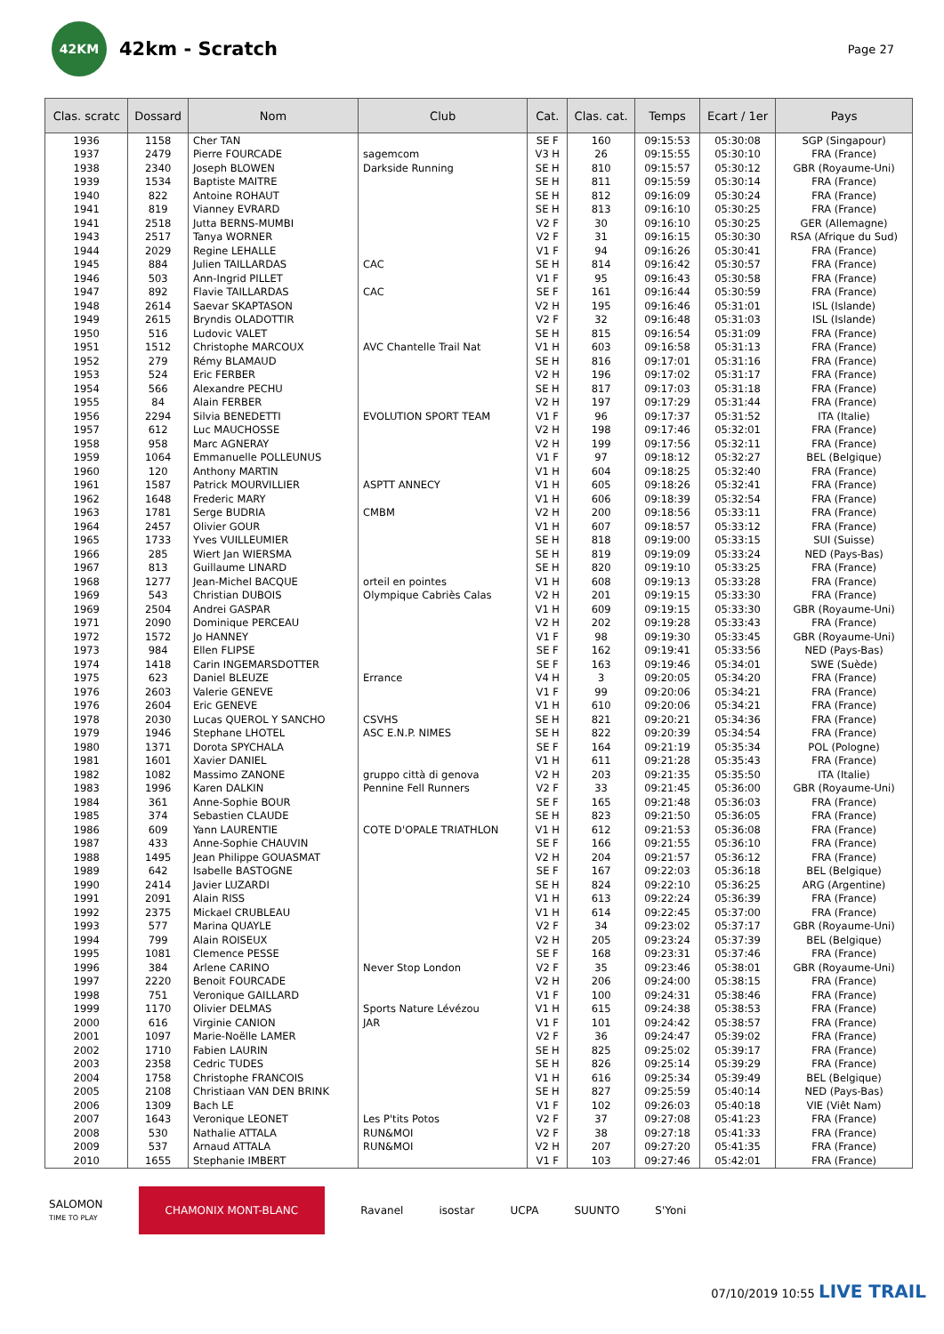42KM
42km - Scratch
Page 27
| Clas. scratc | Dossard | Nom | Club | Cat. | Clas. cat. | Temps | Ecart / 1er | Pays |
| --- | --- | --- | --- | --- | --- | --- | --- | --- |
| 1936 | 1158 | Cher TAN | | SE F | 160 | 09:15:53 | 05:30:08 | SGP (Singapour) |
| 1937 | 2479 | Pierre FOURCADE | sagemcom | V3 H | 26 | 09:15:55 | 05:30:10 | FRA (France) |
| 1938 | 2340 | Joseph BLOWEN | Darkside Running | SE H | 810 | 09:15:57 | 05:30:12 | GBR (Royaume-Uni) |
| 1939 | 1534 | Baptiste MAITRE | | SE H | 811 | 09:15:59 | 05:30:14 | FRA (France) |
| 1940 | 822 | Antoine ROHAUT | | SE H | 812 | 09:16:09 | 05:30:24 | FRA (France) |
| 1941 | 819 | Vianney EVRARD | | SE H | 813 | 09:16:10 | 05:30:25 | FRA (France) |
| 1941 | 2518 | Jutta BERNS-MUMBI | | V2 F | 30 | 09:16:10 | 05:30:25 | GER (Allemagne) |
| 1943 | 2517 | Tanya WORNER | | V2 F | 31 | 09:16:15 | 05:30:30 | RSA (Afrique du Sud) |
| 1944 | 2029 | Regine LEHALLE | | V1 F | 94 | 09:16:26 | 05:30:41 | FRA (France) |
| 1945 | 884 | Julien TAILLARDAS | CAC | SE H | 814 | 09:16:42 | 05:30:57 | FRA (France) |
| 1946 | 503 | Ann-Ingrid PILLET | | V1 F | 95 | 09:16:43 | 05:30:58 | FRA (France) |
| 1947 | 892 | Flavie TAILLARDAS | CAC | SE F | 161 | 09:16:44 | 05:30:59 | FRA (France) |
| 1948 | 2614 | Saevar SKAPTASON | | V2 H | 195 | 09:16:46 | 05:31:01 | ISL (Islande) |
| 1949 | 2615 | Bryndis OLADOTTIR | | V2 F | 32 | 09:16:48 | 05:31:03 | ISL (Islande) |
| 1950 | 516 | Ludovic VALET | | SE H | 815 | 09:16:54 | 05:31:09 | FRA (France) |
| 1951 | 1512 | Christophe MARCOUX | AVC Chantelle Trail Nat | V1 H | 603 | 09:16:58 | 05:31:13 | FRA (France) |
| 1952 | 279 | Rémy BLAMAUD | | SE H | 816 | 09:17:01 | 05:31:16 | FRA (France) |
| 1953 | 524 | Eric FERBER | | V2 H | 196 | 09:17:02 | 05:31:17 | FRA (France) |
| 1954 | 566 | Alexandre PECHU | | SE H | 817 | 09:17:03 | 05:31:18 | FRA (France) |
| 1955 | 84 | Alain FERBER | | V2 H | 197 | 09:17:29 | 05:31:44 | FRA (France) |
| 1956 | 2294 | Silvia BENEDETTI | EVOLUTION SPORT TEAM | V1 F | 96 | 09:17:37 | 05:31:52 | ITA (Italie) |
| 1957 | 612 | Luc MAUCHOSSE | | V2 H | 198 | 09:17:46 | 05:32:01 | FRA (France) |
| 1958 | 958 | Marc AGNERAY | | V2 H | 199 | 09:17:56 | 05:32:11 | FRA (France) |
| 1959 | 1064 | Emmanuelle POLLEUNUS | | V1 F | 97 | 09:18:12 | 05:32:27 | BEL (Belgique) |
| 1960 | 120 | Anthony MARTIN | | V1 H | 604 | 09:18:25 | 05:32:40 | FRA (France) |
| 1961 | 1587 | Patrick MOURVILLIER | ASPTT ANNECY | V1 H | 605 | 09:18:26 | 05:32:41 | FRA (France) |
| 1962 | 1648 | Frederic MARY | | V1 H | 606 | 09:18:39 | 05:32:54 | FRA (France) |
| 1963 | 1781 | Serge BUDRIA | CMBM | V2 H | 200 | 09:18:56 | 05:33:11 | FRA (France) |
| 1964 | 2457 | Olivier GOUR | | V1 H | 607 | 09:18:57 | 05:33:12 | FRA (France) |
| 1965 | 1733 | Yves VUILLEUMIER | | SE H | 818 | 09:19:00 | 05:33:15 | SUI (Suisse) |
| 1966 | 285 | Wiert Jan WIERSMA | | SE H | 819 | 09:19:09 | 05:33:24 | NED (Pays-Bas) |
| 1967 | 813 | Guillaume LINARD | | SE H | 820 | 09:19:10 | 05:33:25 | FRA (France) |
| 1968 | 1277 | Jean-Michel BACQUE | orteil en pointes | V1 H | 608 | 09:19:13 | 05:33:28 | FRA (France) |
| 1969 | 543 | Christian DUBOIS | Olympique Cabriès Calas | V2 H | 201 | 09:19:15 | 05:33:30 | FRA (France) |
| 1969 | 2504 | Andrei GASPAR | | V1 H | 609 | 09:19:15 | 05:33:30 | GBR (Royaume-Uni) |
| 1971 | 2090 | Dominique PERCEAU | | V2 H | 202 | 09:19:28 | 05:33:43 | FRA (France) |
| 1972 | 1572 | Jo HANNEY | | V1 F | 98 | 09:19:30 | 05:33:45 | GBR (Royaume-Uni) |
| 1973 | 984 | Ellen FLIPSE | | SE F | 162 | 09:19:41 | 05:33:56 | NED (Pays-Bas) |
| 1974 | 1418 | Carin INGEMARSDOTTER | | SE F | 163 | 09:19:46 | 05:34:01 | SWE (Suède) |
| 1975 | 623 | Daniel BLEUZE | Errance | V4 H | 3 | 09:20:05 | 05:34:20 | FRA (France) |
| 1976 | 2603 | Valerie GENEVE | | V1 F | 99 | 09:20:06 | 05:34:21 | FRA (France) |
| 1976 | 2604 | Eric GENEVE | | V1 H | 610 | 09:20:06 | 05:34:21 | FRA (France) |
| 1978 | 2030 | Lucas QUEROL Y SANCHO | CSVHS | SE H | 821 | 09:20:21 | 05:34:36 | FRA (France) |
| 1979 | 1946 | Stephane LHOTEL | ASC E.N.P. NIMES | SE H | 822 | 09:20:39 | 05:34:54 | FRA (France) |
| 1980 | 1371 | Dorota SPYCHALA | | SE F | 164 | 09:21:19 | 05:35:34 | POL (Pologne) |
| 1981 | 1601 | Xavier DANIEL | | V1 H | 611 | 09:21:28 | 05:35:43 | FRA (France) |
| 1982 | 1082 | Massimo ZANONE | gruppo città di genova | V2 H | 203 | 09:21:35 | 05:35:50 | ITA (Italie) |
| 1983 | 1996 | Karen DALKIN | Pennine Fell Runners | V2 F | 33 | 09:21:45 | 05:36:00 | GBR (Royaume-Uni) |
| 1984 | 361 | Anne-Sophie BOUR | | SE F | 165 | 09:21:48 | 05:36:03 | FRA (France) |
| 1985 | 374 | Sebastien CLAUDE | | SE H | 823 | 09:21:50 | 05:36:05 | FRA (France) |
| 1986 | 609 | Yann LAURENTIE | COTE D'OPALE TRIATHLON | V1 H | 612 | 09:21:53 | 05:36:08 | FRA (France) |
| 1987 | 433 | Anne-Sophie CHAUVIN | | SE F | 166 | 09:21:55 | 05:36:10 | FRA (France) |
| 1988 | 1495 | Jean Philippe GOUASMAT | | V2 H | 204 | 09:21:57 | 05:36:12 | FRA (France) |
| 1989 | 642 | Isabelle BASTOGNE | | SE F | 167 | 09:22:03 | 05:36:18 | BEL (Belgique) |
| 1990 | 2414 | Javier LUZARDI | | SE H | 824 | 09:22:10 | 05:36:25 | ARG (Argentine) |
| 1991 | 2091 | Alain RISS | | V1 H | 613 | 09:22:24 | 05:36:39 | FRA (France) |
| 1992 | 2375 | Mickael CRUBLEAU | | V1 H | 614 | 09:22:45 | 05:37:00 | FRA (France) |
| 1993 | 577 | Marina QUAYLE | | V2 F | 34 | 09:23:02 | 05:37:17 | GBR (Royaume-Uni) |
| 1994 | 799 | Alain ROISEUX | | V2 H | 205 | 09:23:24 | 05:37:39 | BEL (Belgique) |
| 1995 | 1081 | Clemence PESSE | | SE F | 168 | 09:23:31 | 05:37:46 | FRA (France) |
| 1996 | 384 | Arlene CARINO | Never Stop London | V2 F | 35 | 09:23:46 | 05:38:01 | GBR (Royaume-Uni) |
| 1997 | 2220 | Benoit FOURCADE | | V2 H | 206 | 09:24:00 | 05:38:15 | FRA (France) |
| 1998 | 751 | Veronique GAILLARD | | V1 F | 100 | 09:24:31 | 05:38:46 | FRA (France) |
| 1999 | 1170 | Olivier DELMAS | Sports Nature Lévézou | V1 H | 615 | 09:24:38 | 05:38:53 | FRA (France) |
| 2000 | 616 | Virginie CANION | JAR | V1 F | 101 | 09:24:42 | 05:38:57 | FRA (France) |
| 2001 | 1097 | Marie-Noëlle LAMER | | V2 F | 36 | 09:24:47 | 05:39:02 | FRA (France) |
| 2002 | 1710 | Fabien LAURIN | | SE H | 825 | 09:25:02 | 05:39:17 | FRA (France) |
| 2003 | 2358 | Cedric TUDES | | SE H | 826 | 09:25:14 | 05:39:29 | FRA (France) |
| 2004 | 1758 | Christophe FRANCOIS | | V1 H | 616 | 09:25:34 | 05:39:49 | BEL (Belgique) |
| 2005 | 2108 | Christiaan VAN DEN BRINK | | SE H | 827 | 09:25:59 | 05:40:14 | NED (Pays-Bas) |
| 2006 | 1309 | Bach LE | | V1 F | 102 | 09:26:03 | 05:40:18 | VIE (Viêt Nam) |
| 2007 | 1643 | Veronique LEONET | Les P'tits Potos | V2 F | 37 | 09:27:08 | 05:41:23 | FRA (France) |
| 2008 | 530 | Nathalie ATTALA | RUN&MOI | V2 F | 38 | 09:27:18 | 05:41:33 | FRA (France) |
| 2009 | 537 | Arnaud ATTALA | RUN&MOI | V2 H | 207 | 09:27:20 | 05:41:35 | FRA (France) |
| 2010 | 1655 | Stephanie IMBERT | | V1 F | 103 | 09:27:46 | 05:42:01 | FRA (France) |
SALOMON
TIME TO PLAY
CHAMONIX MONT-BLANC
Ravanel isostar UCPA SUUNTO S'Yoni
07/10/2019 10:55 LIVE TRAIL